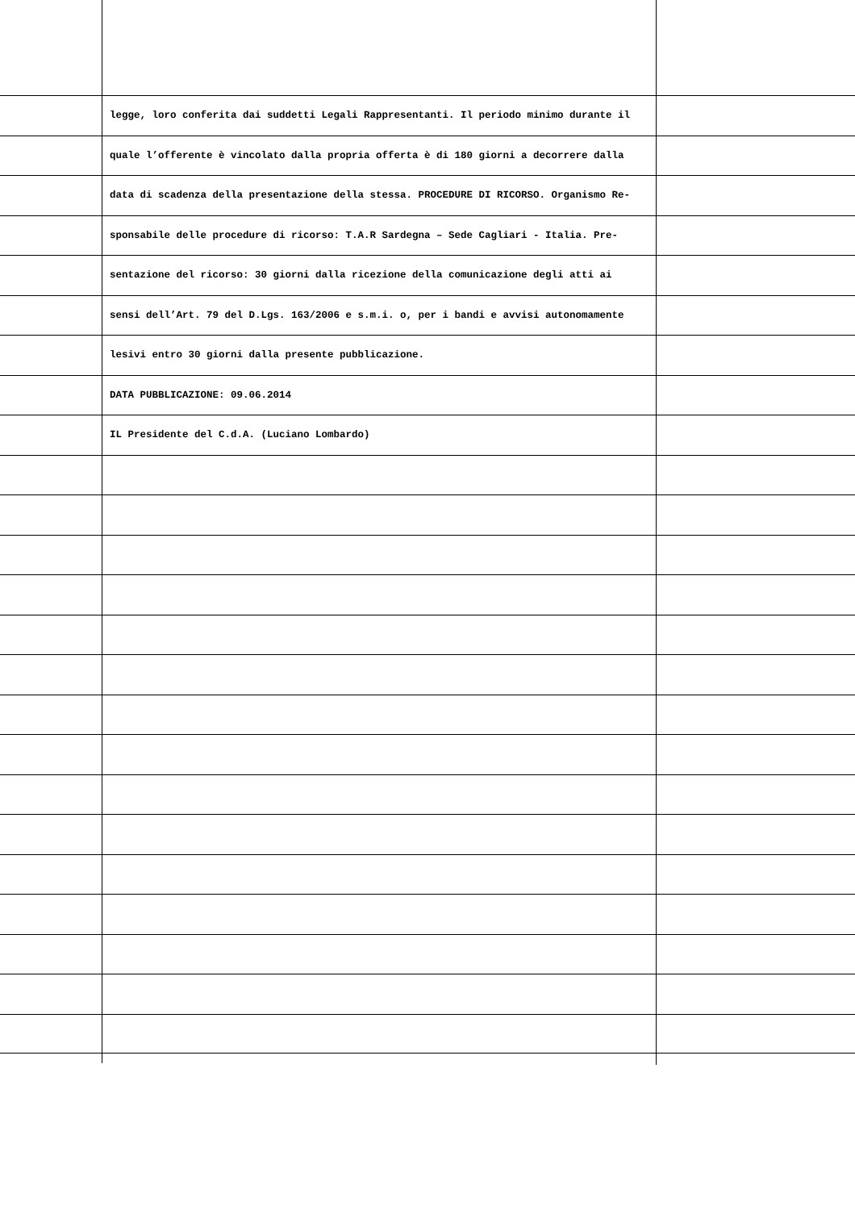legge, loro conferita dai suddetti Legali Rappresentanti. Il periodo minimo durante il
quale l’offerente è vincolato dalla propria offerta è di 180 giorni a decorrere dalla
data di scadenza della presentazione della stessa. PROCEDURE DI RICORSO. Organismo Re-
sponsabile delle procedure di ricorso: T.A.R Sardegna – Sede Cagliari - Italia. Pre-
sentazione del ricorso: 30 giorni dalla ricezione della comunicazione degli atti ai
sensi dell’Art. 79 del D.Lgs. 163/2006 e s.m.i. o, per i bandi e avvisi autonomamente
lesivi entro 30 giorni dalla presente pubblicazione.
DATA PUBBLICAZIONE: 09.06.2014
IL Presidente del C.d.A. (Luciano Lombardo)